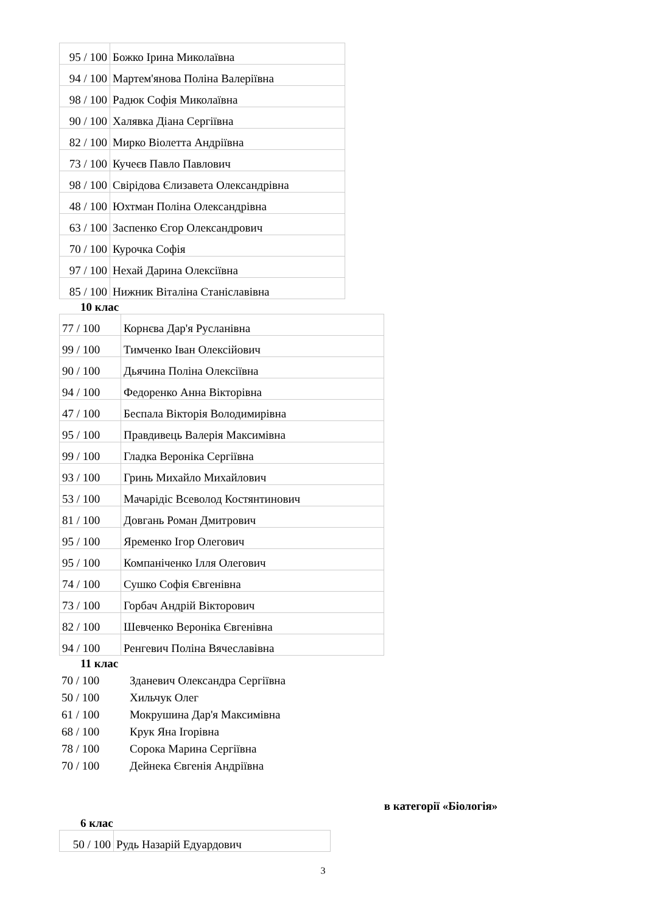| 95 / 100 | Божко Ірина Миколаївна |
| 94 / 100 | Мартем'янова Поліна Валеріївна |
| 98 / 100 | Радюк Софія Миколаївна |
| 90 / 100 | Халявка Діана Сергіївна |
| 82 / 100 | Мирко Віолетта Андріївна |
| 73 / 100 | Кучеєв Павло Павлович |
| 98 / 100 | Свірідова Єлизавета Олександрівна |
| 48 / 100 | Юхтман Поліна Олександрівна |
| 63 / 100 | Заспенко Єгор Олександрович |
| 70 / 100 | Курочка Софія |
| 97 / 100 | Нехай Дарина Олексіївна |
| 85 / 100 | Нижник Віталіна Станіславівна |
10 клас
| 77 / 100 | Корнєва Дар'я Русланівна |
| 99 / 100 | Тимченко Іван Олексійович |
| 90 / 100 | Дьячина Поліна Олексіївна |
| 94 / 100 | Федоренко Анна Вікторівна |
| 47 / 100 | Беспала Вікторія Володимирівна |
| 95 / 100 | Правдивець Валерія Максимівна |
| 99 / 100 | Гладка Вероніка Сергіївна |
| 93 / 100 | Гринь Михайло Михайлович |
| 53 / 100 | Мачарідіс Всеволод Костянтинович |
| 81 / 100 | Довгань Роман Дмитрович |
| 95 / 100 | Яременко Ігор Олегович |
| 95 / 100 | Компаніченко Ілля Олегович |
| 74 / 100 | Сушко Софія Євгенівна |
| 73 / 100 | Горбач Андрій Вікторович |
| 82 / 100 | Шевченко Вероніка Євгенівна |
| 94 / 100 | Ренгевич Поліна Вячеславівна |
11 клас
70 / 100 Зданевич Олександра Сергіївна
50 / 100 Хильчук Олег
61 / 100 Мокрушина Дар'я Максимівна
68 / 100 Крук Яна Ігорівна
78 / 100 Сорока Марина Сергіївна
70 / 100 Дейнека Євгенія Андріївна
в категорії «Біологія»
6 клас
| 50 / 100 | Рудь Назарій Едуардович |
3